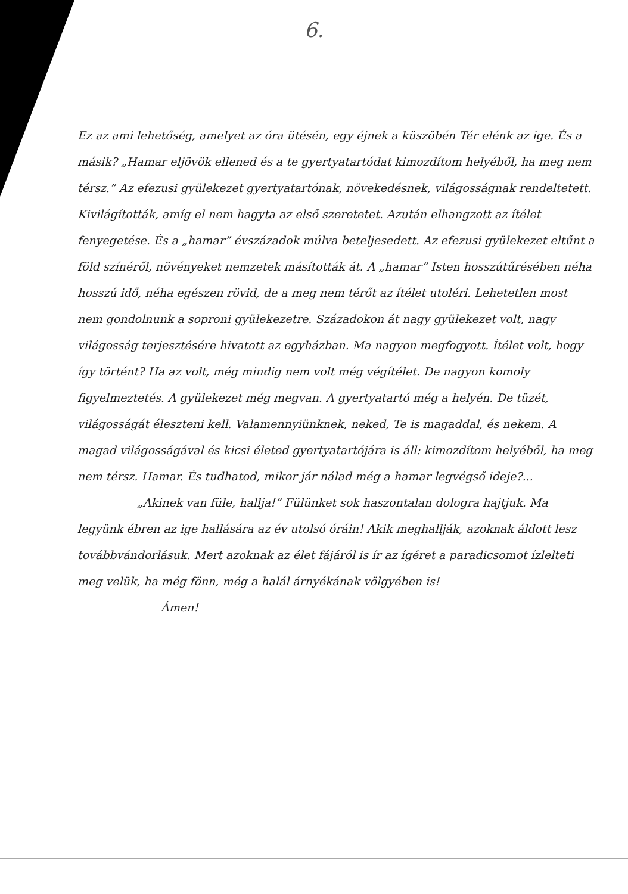6.
Ez az ami lehetőség, amelyet az óra ütésén, egy éjnek a küszöbén Tér elénk az ige. És a másik? „Hamar eljövök ellened és a te gyertyatartódat kimozdítom helyéből, ha meg nem térsz.” Az efezusi gyülekezet gyertyatartónak, növekedésnek, világosságnak rendeltetett. Kivilágították, amíg el nem hagyta az első szeretetet. Azután elhangzott az ítélet fenyegetése. És a „hamar” évszázadok múlva beteljesedett. Az efezusi gyülekezet eltűnt a föld színéről, növényeket nemzetek másították át. A „hamar” Isten hosszútűrésében néha hosszú idő, néha egészen rövid, de a meg nem térőt az ítélet utoléri. Lehetetlen most nem gondolnunk a soproni gyülekezetre. Századokon át nagy gyülekezet volt, nagy világosság terjesztésére hivatott az egyházban. Ma nagyon megfogyott. Ítélet volt, hogy így történt? Ha az volt, még mindig nem volt még végítélet. De nagyon komoly figyelmeztetés. A gyülekezet még megvan. A gyertyatartó még a helyén. De tüzét, világosságát éleszteni kell. Valamennyiünknek, neked, Te is magaddal, és nekem. A magad világosságával és kicsi életed gyertyatartójára is áll: kimozdítom helyéből, ha meg nem térsz. Hamar. És tudhatod, mikor jár nálad még a hamar legvégső ideje?...
„Akinek van füle, hallja!” Fülünket sok haszontalan dologra hajtjuk. Ma legyünk ébren az ige hallására az év utolsó óráin! Akik meghallják, azoknak áldott lesz továbbvándorlásuk. Mert azoknak az élet fájáról is ír az ígéret a paradicsomot ízlelteti meg velük, ha még fönn, még a halál árnyékának völgyében is!
Ámen!